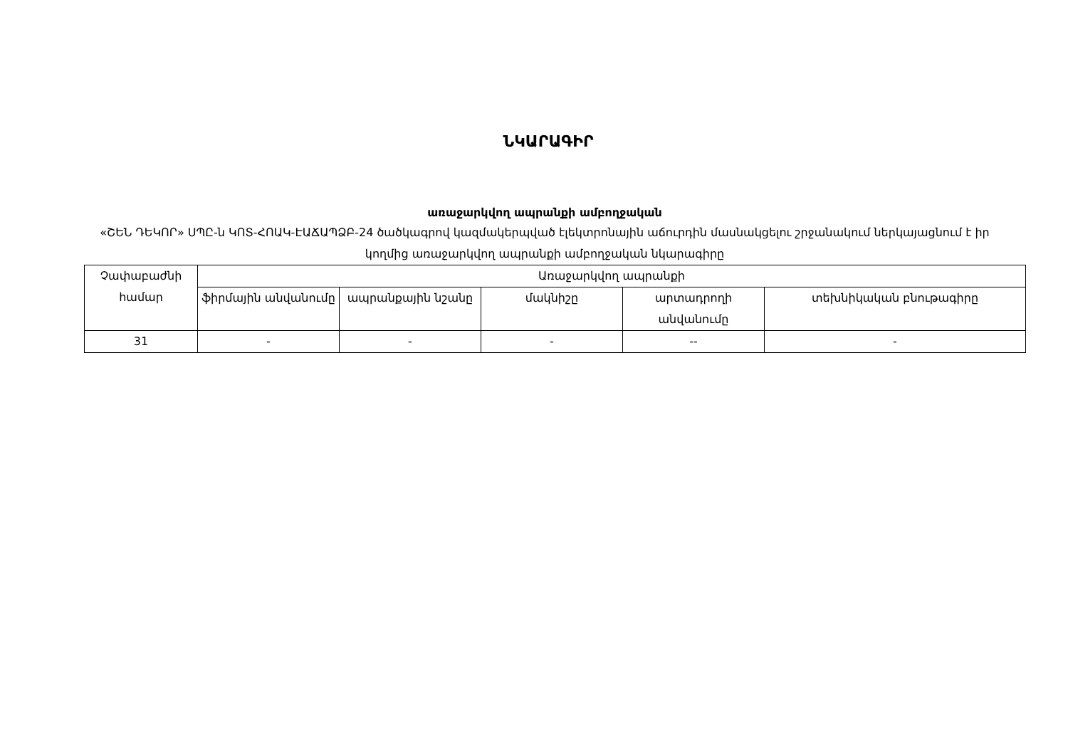ՆԿԱՐԱԳԻՐ
առաջարկվող ապրանքի ամբողջական
«ՇԵՆ ԴԵԿՈՐ» ՍՊԸ-ն ԿՈՏ-ՀՈԱԿ-ԷԱՃԱՊՁԲ-24 ծածկագրով կազմակերպված էլեկտրոնային աճուրդին մասնակցելու շրջանակում ներկայացնում է իր կողմից առաջարկվող ապրանքի ամբողջական նկարագիրը
| Չափաբաժնի համար | Առաջարկվող ապրանքի | | | | |
| --- | --- | --- | --- | --- | --- |
| | ֆիրմային անվանումը | ապրանքային նշանը | մակնիշը | արտադրողի անվանումը | տեխնիկական բնութագիրը |
| 31 | - | - | - | -- | - |